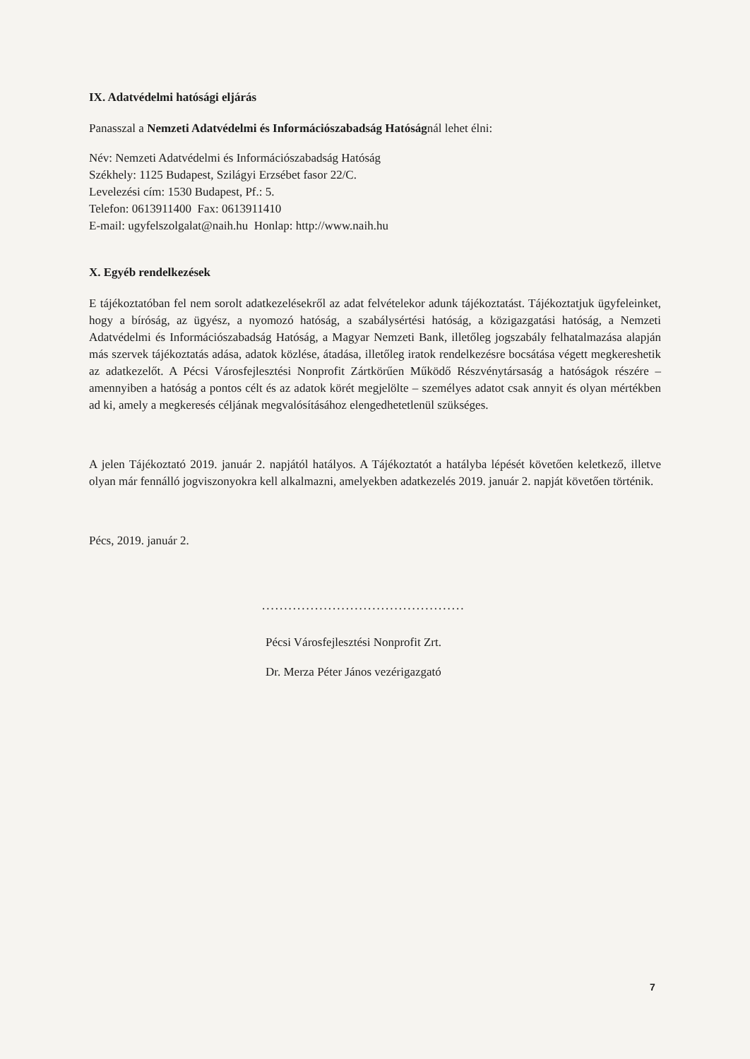IX. Adatvédelmi hatósági eljárás
Panasszal a Nemzeti Adatvédelmi és Információszabadság Hatóságnál lehet élni:
Név: Nemzeti Adatvédelmi és Információszabadság Hatóság
Székhely: 1125 Budapest, Szilágyi Erzsébet fasor 22/C.
Levelezési cím: 1530 Budapest, Pf.: 5.
Telefon: 0613911400 Fax: 0613911410
E-mail: ugyfelszolgalat@naih.hu Honlap: http://www.naih.hu
X. Egyéb rendelkezések
E tájékoztatóban fel nem sorolt adatkezelésekről az adat felvételekor adunk tájékoztatást. Tájékoztatjuk ügyfeleinket, hogy a bíróság, az ügyész, a nyomozó hatóság, a szabálysértési hatóság, a közigazgatási hatóság, a Nemzeti Adatvédelmi és Információszabadság Hatóság, a Magyar Nemzeti Bank, illetőleg jogszabály felhatalmazása alapján más szervek tájékoztatás adása, adatok közlése, átadása, illetőleg iratok rendelkezésre bocsátása végett megkereshetik az adatkezelőt. A Pécsi Városfejlesztési Nonprofit Zártkörűen Működő Részvénytársaság a hatóságok részére – amennyiben a hatóság a pontos célt és az adatok körét megjelölte – személyes adatot csak annyit és olyan mértékben ad ki, amely a megkeresés céljának megvalósításához elengedhetetlenül szükséges.
A jelen Tájékoztató 2019. január 2. napjától hatályos. A Tájékoztatót a hatályba lépését követően keletkező, illetve olyan már fennálló jogviszonyokra kell alkalmazni, amelyekben adatkezelés 2019. január 2. napját követően történik.
Pécs, 2019. január 2.
..............................................
Pécsi Városfejlesztési Nonprofit Zrt.
Dr. Merza Péter János vezérigazgató
7